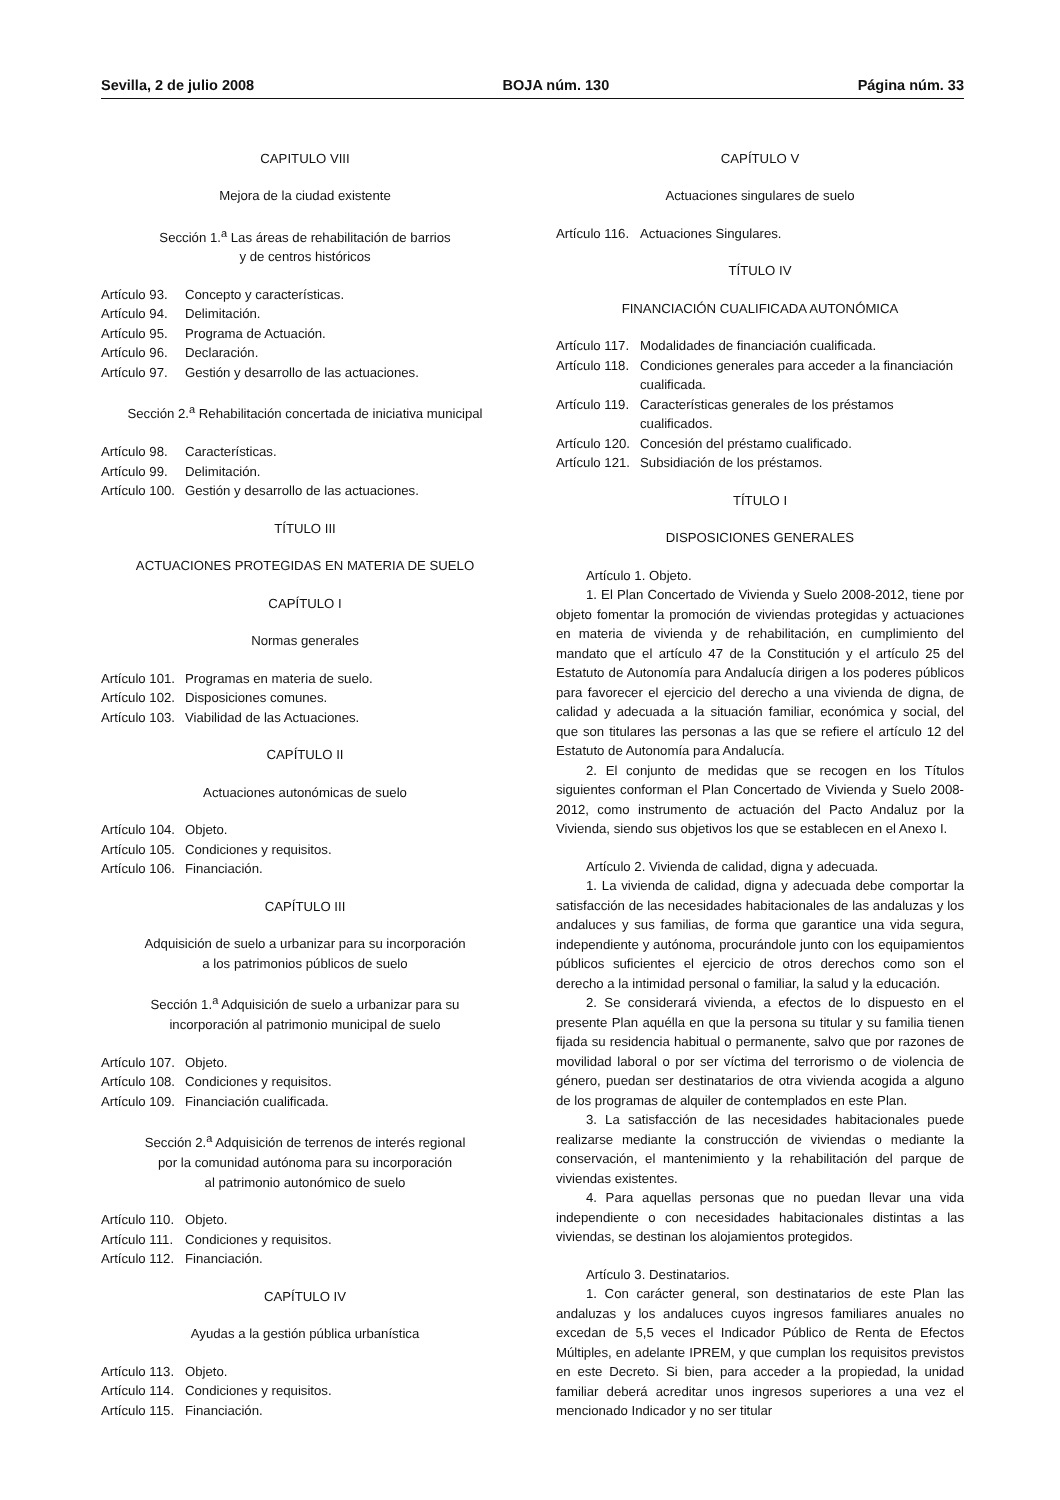Sevilla, 2 de julio 2008 BOJA núm. 130 Página núm. 33
CAPITULO VIII
Mejora de la ciudad existente
Sección 1.<sup>a</sup> Las áreas de rehabilitación de barrios
y de centros históricos
Artículo 93. Concepto y características.
Artículo 94. Delimitación.
Artículo 95. Programa de Actuación.
Artículo 96. Declaración.
Artículo 97. Gestión y desarrollo de las actuaciones.
Sección 2.<sup>a</sup> Rehabilitación concertada de iniciativa municipal
Artículo 98. Características.
Artículo 99. Delimitación.
Artículo 100. Gestión y desarrollo de las actuaciones.
TÍTULO III
ACTUACIONES PROTEGIDAS EN MATERIA DE SUELO
CAPÍTULO I
Normas generales
Artículo 101. Programas en materia de suelo.
Artículo 102. Disposiciones comunes.
Artículo 103. Viabilidad de las Actuaciones.
CAPÍTULO II
Actuaciones autonómicas de suelo
Artículo 104. Objeto.
Artículo 105. Condiciones y requisitos.
Artículo 106. Financiación.
CAPÍTULO III
Adquisición de suelo a urbanizar para su incorporación
a los patrimonios públicos de suelo
Sección 1.<sup>a</sup> Adquisición de suelo a urbanizar para su
incorporación al patrimonio municipal de suelo
Artículo 107. Objeto.
Artículo 108. Condiciones y requisitos.
Artículo 109. Financiación cualificada.
Sección 2.<sup>a</sup> Adquisición de terrenos de interés regional
por la comunidad autónoma para su incorporación
al patrimonio autonómico de suelo
Artículo 110. Objeto.
Artículo 111. Condiciones y requisitos.
Artículo 112. Financiación.
CAPÍTULO IV
Ayudas a la gestión pública urbanística
Artículo 113. Objeto.
Artículo 114. Condiciones y requisitos.
Artículo 115. Financiación.
CAPÍTULO V
Actuaciones singulares de suelo
Artículo 116. Actuaciones Singulares.
TÍTULO IV
FINANCIACIÓN CUALIFICADA AUTONÓMICA
Artículo 117. Modalidades de financiación cualificada.
Artículo 118. Condiciones generales para acceder a la financiación cualificada.
Artículo 119. Características generales de los préstamos cualificados.
Artículo 120. Concesión del préstamo cualificado.
Artículo 121. Subsidiación de los préstamos.
TÍTULO I
DISPOSICIONES GENERALES
Artículo 1. Objeto.
1. El Plan Concertado de Vivienda y Suelo 2008-2012, tiene por objeto fomentar la promoción de viviendas protegidas y actuaciones en materia de vivienda y de rehabilitación, en cumplimiento del mandato que el artículo 47 de la Constitución y el artículo 25 del Estatuto de Autonomía para Andalucía dirigen a los poderes públicos para favorecer el ejercicio del derecho a una vivienda de digna, de calidad y adecuada a la situación familiar, económica y social, del que son titulares las personas a las que se refiere el artículo 12 del Estatuto de Autonomía para Andalucía.
2. El conjunto de medidas que se recogen en los Títulos siguientes conforman el Plan Concertado de Vivienda y Suelo 2008-2012, como instrumento de actuación del Pacto Andaluz por la Vivienda, siendo sus objetivos los que se establecen en el Anexo I.
Artículo 2. Vivienda de calidad, digna y adecuada.
1. La vivienda de calidad, digna y adecuada debe comportar la satisfacción de las necesidades habitacionales de las andaluzas y los andaluces y sus familias, de forma que garantice una vida segura, independiente y autónoma, procurándole junto con los equipamientos públicos suficientes el ejercicio de otros derechos como son el derecho a la intimidad personal o familiar, la salud y la educación.
2. Se considerará vivienda, a efectos de lo dispuesto en el presente Plan aquélla en que la persona su titular y su familia tienen fijada su residencia habitual o permanente, salvo que por razones de movilidad laboral o por ser víctima del terrorismo o de violencia de género, puedan ser destinatarios de otra vivienda acogida a alguno de los programas de alquiler de contemplados en este Plan.
3. La satisfacción de las necesidades habitacionales puede realizarse mediante la construcción de viviendas o mediante la conservación, el mantenimiento y la rehabilitación del parque de viviendas existentes.
4. Para aquellas personas que no puedan llevar una vida independiente o con necesidades habitacionales distintas a las viviendas, se destinan los alojamientos protegidos.
Artículo 3. Destinatarios.
1. Con carácter general, son destinatarios de este Plan las andaluzas y los andaluces cuyos ingresos familiares anuales no excedan de 5,5 veces el Indicador Público de Renta de Efectos Múltiples, en adelante IPREM, y que cumplan los requisitos previstos en este Decreto. Si bien, para acceder a la propiedad, la unidad familiar deberá acreditar unos ingresos superiores a una vez el mencionado Indicador y no ser titular